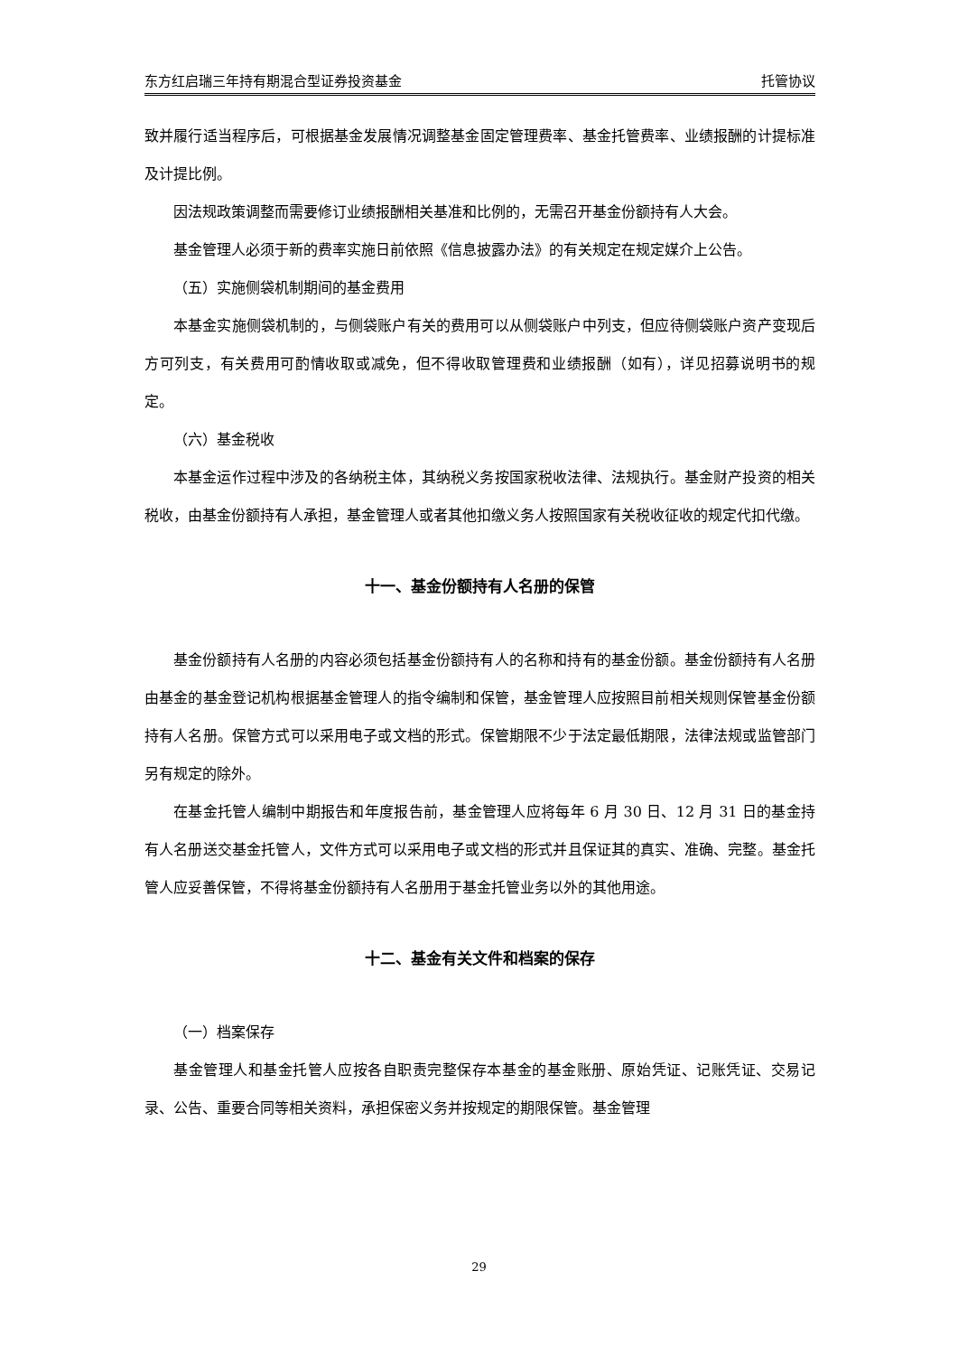东方红启瑞三年持有期混合型证券投资基金 托管协议
致并履行适当程序后，可根据基金发展情况调整基金固定管理费率、基金托管费率、业绩报酬的计提标准及计提比例。
因法规政策调整而需要修订业绩报酬相关基准和比例的，无需召开基金份额持有人大会。
基金管理人必须于新的费率实施日前依照《信息披露办法》的有关规定在规定媒介上公告。
（五）实施侧袋机制期间的基金费用
本基金实施侧袋机制的，与侧袋账户有关的费用可以从侧袋账户中列支，但应待侧袋账户资产变现后方可列支，有关费用可酌情收取或减免，但不得收取管理费和业绩报酬（如有），详见招募说明书的规定。
（六）基金税收
本基金运作过程中涉及的各纳税主体，其纳税义务按国家税收法律、法规执行。基金财产投资的相关税收，由基金份额持有人承担，基金管理人或者其他扣缴义务人按照国家有关税收征收的规定代扣代缴。
十一、基金份额持有人名册的保管
基金份额持有人名册的内容必须包括基金份额持有人的名称和持有的基金份额。基金份额持有人名册由基金的基金登记机构根据基金管理人的指令编制和保管，基金管理人应按照目前相关规则保管基金份额持有人名册。保管方式可以采用电子或文档的形式。保管期限不少于法定最低期限，法律法规或监管部门另有规定的除外。
在基金托管人编制中期报告和年度报告前，基金管理人应将每年 6 月 30 日、12 月 31 日的基金持有人名册送交基金托管人，文件方式可以采用电子或文档的形式并且保证其的真实、准确、完整。基金托管人应妥善保管，不得将基金份额持有人名册用于基金托管业务以外的其他用途。
十二、基金有关文件和档案的保存
（一）档案保存
基金管理人和基金托管人应按各自职责完整保存本基金的基金账册、原始凭证、记账凭证、交易记录、公告、重要合同等相关资料，承担保密义务并按规定的期限保管。基金管理
29